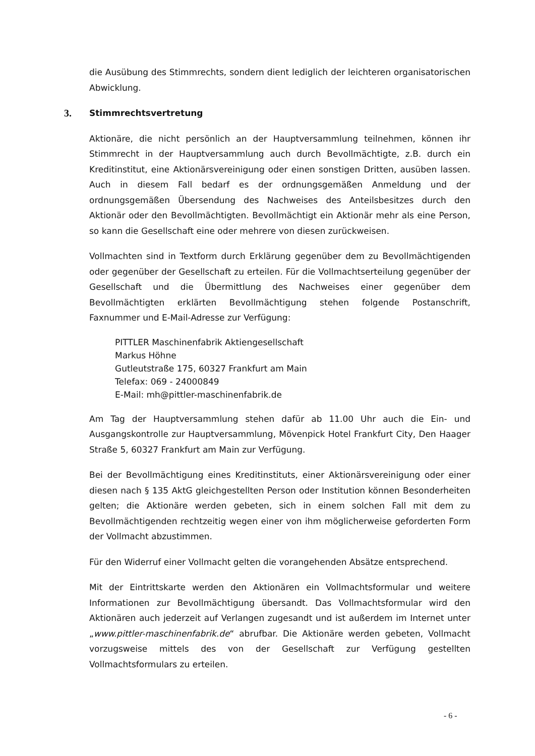die Ausübung des Stimmrechts, sondern dient lediglich der leichteren organisatorischen Abwicklung.
3. Stimmrechtsvertretung
Aktionäre, die nicht persönlich an der Hauptversammlung teilnehmen, können ihr Stimmrecht in der Hauptversammlung auch durch Bevollmächtigte, z.B. durch ein Kreditinstitut, eine Aktionärsvereinigung oder einen sonstigen Dritten, ausüben lassen. Auch in diesem Fall bedarf es der ordnungsgemäßen Anmeldung und der ordnungsgemäßen Übersendung des Nachweises des Anteilsbesitzes durch den Aktionär oder den Bevollmächtigten. Bevollmächtigt ein Aktionär mehr als eine Person, so kann die Gesellschaft eine oder mehrere von diesen zurückweisen.
Vollmachten sind in Textform durch Erklärung gegenüber dem zu Bevollmächtigenden oder gegenüber der Gesellschaft zu erteilen. Für die Vollmachtserteilung gegenüber der Gesellschaft und die Übermittlung des Nachweises einer gegenüber dem Bevollmächtigten erklärten Bevollmächtigung stehen folgende Postanschrift, Faxnummer und E-Mail-Adresse zur Verfügung:
PITTLER Maschinenfabrik Aktiengesellschaft
Markus Höhne
Gutleutstraße 175, 60327 Frankfurt am Main
Telefax: 069 - 24000849
E-Mail: mh@pittler-maschinenfabrik.de
Am Tag der Hauptversammlung stehen dafür ab 11.00 Uhr auch die Ein- und Ausgangskontrolle zur Hauptversammlung, Mövenpick Hotel Frankfurt City, Den Haager Straße 5, 60327 Frankfurt am Main zur Verfügung.
Bei der Bevollmächtigung eines Kreditinstituts, einer Aktionärsvereinigung oder einer diesen nach § 135 AktG gleichgestellten Person oder Institution können Besonderheiten gelten; die Aktionäre werden gebeten, sich in einem solchen Fall mit dem zu Bevollmächtigenden rechtzeitig wegen einer von ihm möglicherweise geforderten Form der Vollmacht abzustimmen.
Für den Widerruf einer Vollmacht gelten die vorangehenden Absätze entsprechend.
Mit der Eintrittskarte werden den Aktionären ein Vollmachtsformular und weitere Informationen zur Bevollmächtigung übersandt. Das Vollmachtsformular wird den Aktionären auch jederzeit auf Verlangen zugesandt und ist außerdem im Internet unter „www.pittler-maschinenfabrik.de“ abrufbar. Die Aktionäre werden gebeten, Vollmacht vorzugsweise mittels des von der Gesellschaft zur Verfügung gestellten Vollmachtsformulars zu erteilen.
- 6 -